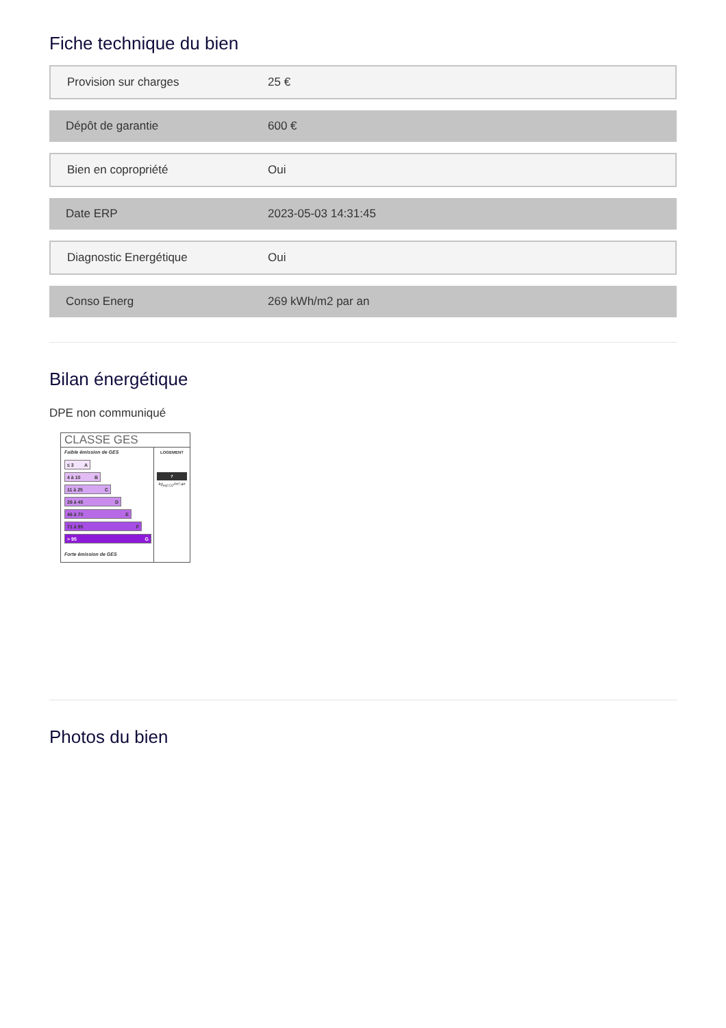Fiche technique du bien
| Provision sur charges | 25 € |
| Dépôt de garantie | 600 € |
| Bien en copropriété | Oui |
| Date ERP | 2023-05-03 14:31:45 |
| Diagnostic Energétique | Oui |
| Conso Energ | 269 kWh/m2 par an |
Bilan énergétique
DPE non communiqué
CLASSE GES
Faible émission de GES
≤ 3 A
4 à 10 B
11 à 25 C
26 à 45 D
46 à 70 E
71 à 95 F
> 95 G
Forte émission de GES
LOGEMENT
7
kg<sub>eqCO2</sub>/m².an
Photos du bien